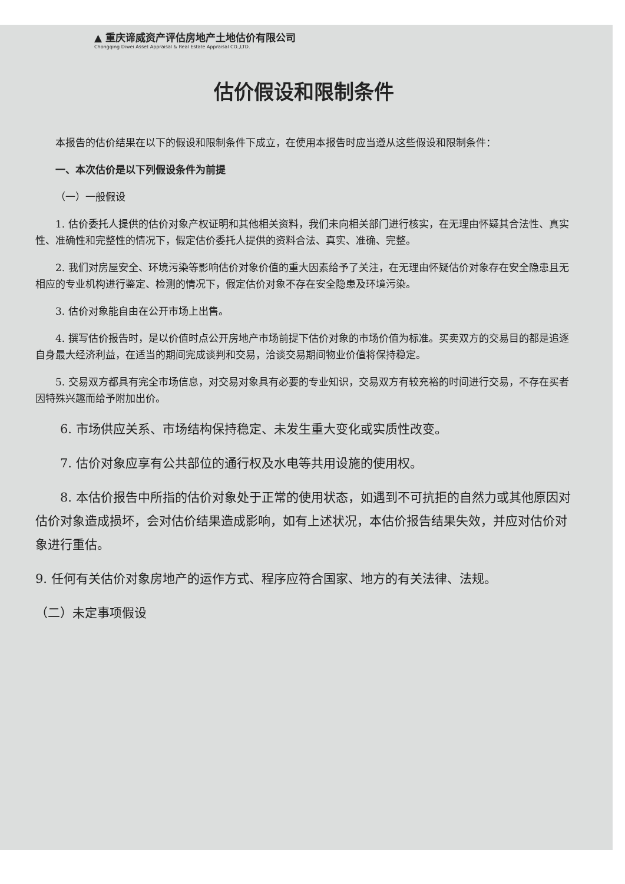▲ 重庆谛威资产评估房地产土地估价有限公司
Chongqing Diwei Asset Appraisal & Real Estate Appraisal CO.,LTD.
估价假设和限制条件
本报告的估价结果在以下的假设和限制条件下成立，在使用本报告时应当遵从这些假设和限制条件：
一、本次估价是以下列假设条件为前提
（一）一般假设
1. 估价委托人提供的估价对象产权证明和其他相关资料，我们未向相关部门进行核实，在无理由怀疑其合法性、真实性、准确性和完整性的情况下，假定估价委托人提供的资料合法、真实、准确、完整。
2. 我们对房屋安全、环境污染等影响估价对象价值的重大因素给予了关注，在无理由怀疑估价对象存在安全隐患且无相应的专业机构进行鉴定、检测的情况下，假定估价对象不存在安全隐患及环境污染。
3. 估价对象能自由在公开市场上出售。
4. 撰写估价报告时，是以价值时点公开房地产市场前提下估价对象的市场价值为标准。买卖双方的交易目的都是追逐自身最大经济利益，在适当的期间完成谈判和交易，洽谈交易期间物业价值将保持稳定。
5. 交易双方都具有完全市场信息，对交易对象具有必要的专业知识，交易双方有较充裕的时间进行交易，不存在买者因特殊兴趣而给予附加出价。
6. 市场供应关系、市场结构保持稳定、未发生重大变化或实质性改变。
7. 估价对象应享有公共部位的通行权及水电等共用设施的使用权。
8. 本估价报告中所指的估价对象处于正常的使用状态，如遇到不可抗拒的自然力或其他原因对估价对象造成损坏，会对估价结果造成影响，如有上述状况，本估价报告结果失效，并应对估价对象进行重估。
9. 任何有关估价对象房地产的运作方式、程序应符合国家、地方的有关法律、法规。
（二）未定事项假设